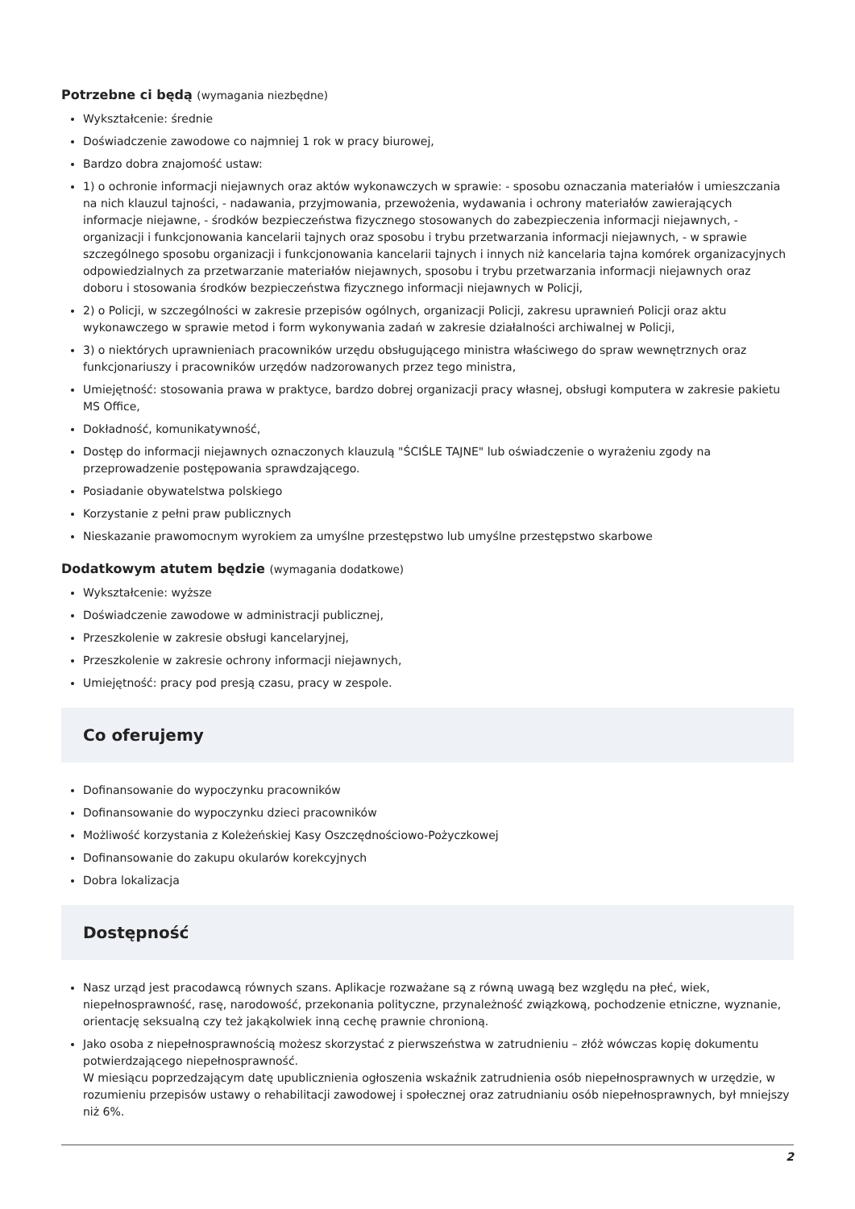Potrzebne ci będą (wymagania niezbędne)
Wykształcenie: średnie
Doświadczenie zawodowe co najmniej 1 rok w pracy biurowej,
Bardzo dobra znajomość ustaw:
1) o ochronie informacji niejawnych oraz aktów wykonawczych w sprawie: - sposobu oznaczania materiałów i umieszczania na nich klauzul tajności, - nadawania, przyjmowania, przewożenia, wydawania i ochrony materiałów zawierających informacje niejawne, - środków bezpieczeństwa fizycznego stosowanych do zabezpieczenia informacji niejawnych, - organizacji i funkcjonowania kancelarii tajnych oraz sposobu i trybu przetwarzania informacji niejawnych, - w sprawie szczególnego sposobu organizacji i funkcjonowania kancelarii tajnych i innych niż kancelaria tajna komórek organizacyjnych odpowiedzialnych za przetwarzanie materiałów niejawnych, sposobu i trybu przetwarzania informacji niejawnych oraz doboru i stosowania środków bezpieczeństwa fizycznego informacji niejawnych w Policji,
2) o Policji, w szczególności w zakresie przepisów ogólnych, organizacji Policji, zakresu uprawnień Policji oraz aktu wykonawczego w sprawie metod i form wykonywania zadań w zakresie działalności archiwalnej w Policji,
3) o niektórych uprawnieniach pracowników urzędu obsługującego ministra właściwego do spraw wewnętrznych oraz funkcjonariuszy i pracowników urzędów nadzorowanych przez tego ministra,
Umiejętność: stosowania prawa w praktyce, bardzo dobrej organizacji pracy własnej, obsługi komputera w zakresie pakietu MS Office,
Dokładność, komunikatywność,
Dostęp do informacji niejawnych oznaczonych klauzulą "ŚCIŚLE TAJNE" lub oświadczenie o wyrażeniu zgody na przeprowadzenie postępowania sprawdzającego.
Posiadanie obywatelstwa polskiego
Korzystanie z pełni praw publicznych
Nieskazanie prawomocnym wyrokiem za umyślne przestępstwo lub umyślne przestępstwo skarbowe
Dodatkowym atutem będzie (wymagania dodatkowe)
Wykształcenie: wyższe
Doświadczenie zawodowe w administracji publicznej,
Przeszkolenie w zakresie obsługi kancelaryjnej,
Przeszkolenie w zakresie ochrony informacji niejawnych,
Umiejętność: pracy pod presją czasu, pracy w zespole.
Co oferujemy
Dofinansowanie do wypoczynku pracowników
Dofinansowanie do wypoczynku dzieci pracowników
Możliwość korzystania z Koleżeńskiej Kasy Oszczędnościowo-Pożyczkowej
Dofinansowanie do zakupu okularów korekcyjnych
Dobra lokalizacja
Dostępność
Nasz urząd jest pracodawcą równych szans. Aplikacje rozważane są z równą uwagą bez względu na płeć, wiek, niepełnosprawność, rasę, narodowość, przekonania polityczne, przynależność związkową, pochodzenie etniczne, wyznanie, orientację seksualną czy też jakąkolwiek inną cechę prawnie chronioną.
Jako osoba z niepełnosprawnością możesz skorzystać z pierwszeństwa w zatrudnieniu – złóż wówczas kopię dokumentu potwierdzającego niepełnosprawność.
W miesiącu poprzedzającym datę upublicznienia ogłoszenia wskaźnik zatrudnienia osób niepełnosprawnych w urzędzie, w rozumieniu przepisów ustawy o rehabilitacji zawodowej i społecznej oraz zatrudnianiu osób niepełnosprawnych, był mniejszy niż 6%.
2